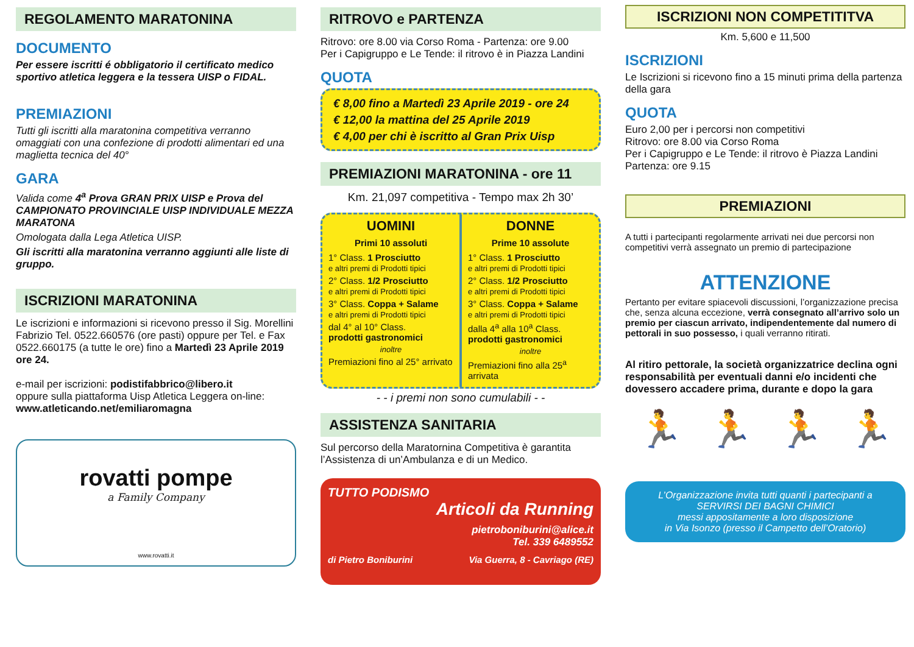REGOLAMENTO MARATONINA
DOCUMENTO
Per essere iscritti é obbligatorio il certificato medico sportivo atletica leggera e la tessera UISP o FIDAL.
PREMIAZIONI
Tutti gli iscritti alla maratonina competitiva verranno omaggiati con una confezione di prodotti alimentari ed una maglietta tecnica del 40°
GARA
Valida come 4<sup>a</sup> Prova GRAN PRIX UISP e Prova del CAMPIONATO PROVINCIALE UISP INDIVIDUALE MEZZA MARATONA
Omologata dalla Lega Atletica UISP.
Gli iscritti alla maratonina verranno aggiunti alle liste di gruppo.
ISCRIZIONI MARATONINA
Le iscrizioni e informazioni si ricevono presso il Sig. Morellini Fabrizio Tel. 0522.660576 (ore pasti) oppure per Tel. e Fax 0522.660175 (a tutte le ore) fino a Martedì 23 Aprile 2019 ore 24.
e-mail per iscrizioni: podistifabbrico@libero.it
oppure sulla piattaforma Uisp Atletica Leggera on-line:
www.atleticando.net/emiliaromagna
rovatti pompe
a Family Company
www.rovatti.it
RITROVO e PARTENZA
Ritrovo: ore 8.00 via Corso Roma - Partenza: ore 9.00
Per i Capigruppo e Le Tende: il ritrovo è in Piazza Landini
QUOTA
€ 8,00 fino a Martedì 23 Aprile 2019 - ore 24
€ 12,00 la mattina del 25 Aprile 2019
€ 4,00 per chi è iscritto al Gran Prix Uisp
PREMIAZIONI MARATONINA - ore 11
Km. 21,097 competitiva - Tempo max 2h 30’
UOMINI
Primi 10 assoluti
1° Class. 1 Prosciutto
e altri premi di Prodotti tipici
2° Class. 1/2 Prosciutto
e altri premi di Prodotti tipici
3° Class. Coppa + Salame
e altri premi di Prodotti tipici
dal 4° al 10° Class.
prodotti gastronomici
inoltre
Premiazioni fino al 25° arrivato
DONNE
Prime 10 assolute
1° Class. 1 Prosciutto
e altri premi di Prodotti tipici
2° Class. 1/2 Prosciutto
e altri premi di Prodotti tipici
3° Class. Coppa + Salame
e altri premi di Prodotti tipici
dalla 4<sup>a</sup> alla 10<sup>a</sup> Class.
prodotti gastronomici
inoltre
Premiazioni fino alla 25<sup>a</sup> arrivata
- - i premi non sono cumulabili - -
ASSISTENZA SANITARIA
Sul percorso della Maratornina Competitiva è garantita l’Assistenza di un’Ambulanza e di un Medico.
TUTTO PODISMO
Articoli da Running
pietroboniburini@alice.it
Tel. 339 6489552
di Pietro Boniburini Via Guerra, 8 - Cavriago (RE)
ISCRIZIONI NON COMPETITITVA
Km. 5,600 e 11,500
ISCRIZIONI
Le Iscrizioni si ricevono fino a 15 minuti prima della partenza della gara
QUOTA
Euro 2,00 per i percorsi non competitivi
Ritrovo: ore 8.00 via Corso Roma
Per i Capigruppo e Le Tende: il ritrovo è Piazza Landini
Partenza: ore 9.15
PREMIAZIONI
A tutti i partecipanti regolarmente arrivati nei due percorsi non competitivi verrà assegnato un premio di partecipazione
ATTENZIONE
Pertanto per evitare spiacevoli discussioni, l’organizzazione precisa che, senza alcuna eccezione, verrà consegnato all’arrivo solo un premio per ciascun arrivato, indipendentemente dal numero di pettorali in suo possesso, i quali verranno ritirati.
Al ritiro pettorale, la società organizzatrice declina ogni responsabilità per eventuali danni e/o incidenti che dovessero accadere prima, durante e dopo la gara
🏃 🏃 🏃 🏃
L’Organizzazione invita tutti quanti i partecipanti a
SERVIRSI DEI BAGNI CHIMICI
messi appositamente a loro disposizione
in Via Isonzo (presso il Campetto dell’Oratorio)